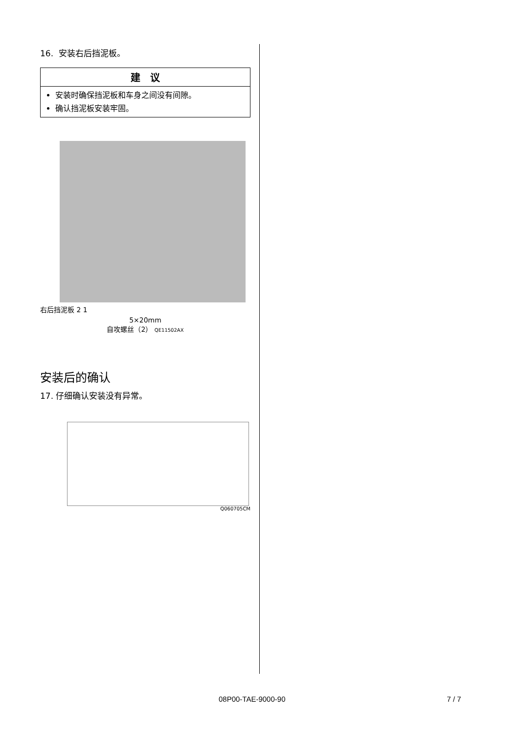16. 安装右后挡泥板。
建　议
安装时确保挡泥板和车身之间没有间隙。
确认挡泥板安装牢固。
右后挡泥板 2 1
5×20mm
自攻螺丝（2） QE11502AX
安装后的确认
17. 仔细确认安装没有异常。
Q060705CM
08P00-TAE-9000-90 7 / 7